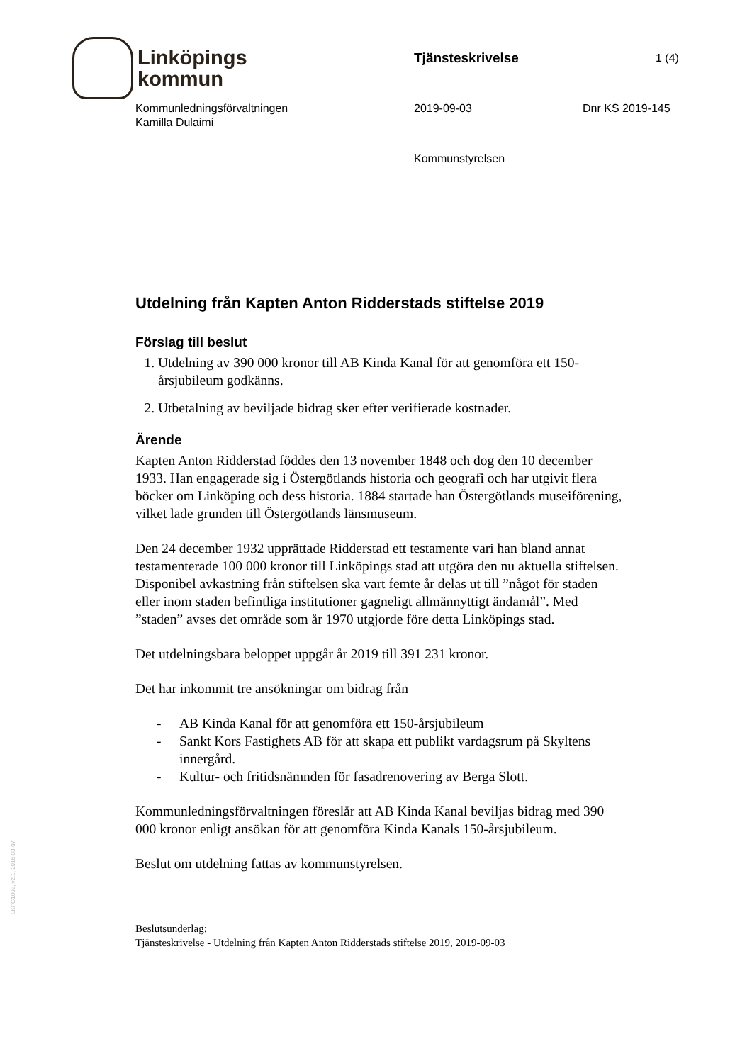Linköpings
kommun
Tjänsteskrivelse 1 (4)
Kommunledningsförvaltningen
Kamilla Dulaimi
2019-09-03 Dnr KS 2019-145
Kommunstyrelsen
Utdelning från Kapten Anton Ridderstads stiftelse 2019
Förslag till beslut
1. Utdelning av 390 000 kronor till AB Kinda Kanal för att genomföra ett 150-årsjubileum godkänns.
2. Utbetalning av beviljade bidrag sker efter verifierade kostnader.
Ärende
Kapten Anton Ridderstad föddes den 13 november 1848 och dog den 10 december 1933. Han engagerade sig i Östergötlands historia och geografi och har utgivit flera böcker om Linköping och dess historia. 1884 startade han Östergötlands museiförening, vilket lade grunden till Östergötlands länsmuseum.
Den 24 december 1932 upprättade Ridderstad ett testamente vari han bland annat testamenterade 100 000 kronor till Linköpings stad att utgöra den nu aktuella stiftelsen. Disponibel avkastning från stiftelsen ska vart femte år delas ut till ”något för staden eller inom staden befintliga institutioner gagneligt allmännyttigt ändamål”. Med ”staden” avses det område som år 1970 utgjorde före detta Linköpings stad.
Det utdelningsbara beloppet uppgår år 2019 till 391 231 kronor.
Det har inkommit tre ansökningar om bidrag från
- AB Kinda Kanal för att genomföra ett 150-årsjubileum
- Sankt Kors Fastighets AB för att skapa ett publikt vardagsrum på Skyltens innergård.
- Kultur- och fritidsnämnden för fasadrenovering av Berga Slott.
Kommunledningsförvaltningen föreslår att AB Kinda Kanal beviljas bidrag med 390 000 kronor enligt ansökan för att genomföra Kinda Kanals 150-årsjubileum.
Beslut om utdelning fattas av kommunstyrelsen.
Beslutsunderlag:
Tjänsteskrivelse - Utdelning från Kapten Anton Ridderstads stiftelse 2019, 2019-09-03
LKPG1002, v2.1, 2016-03-07